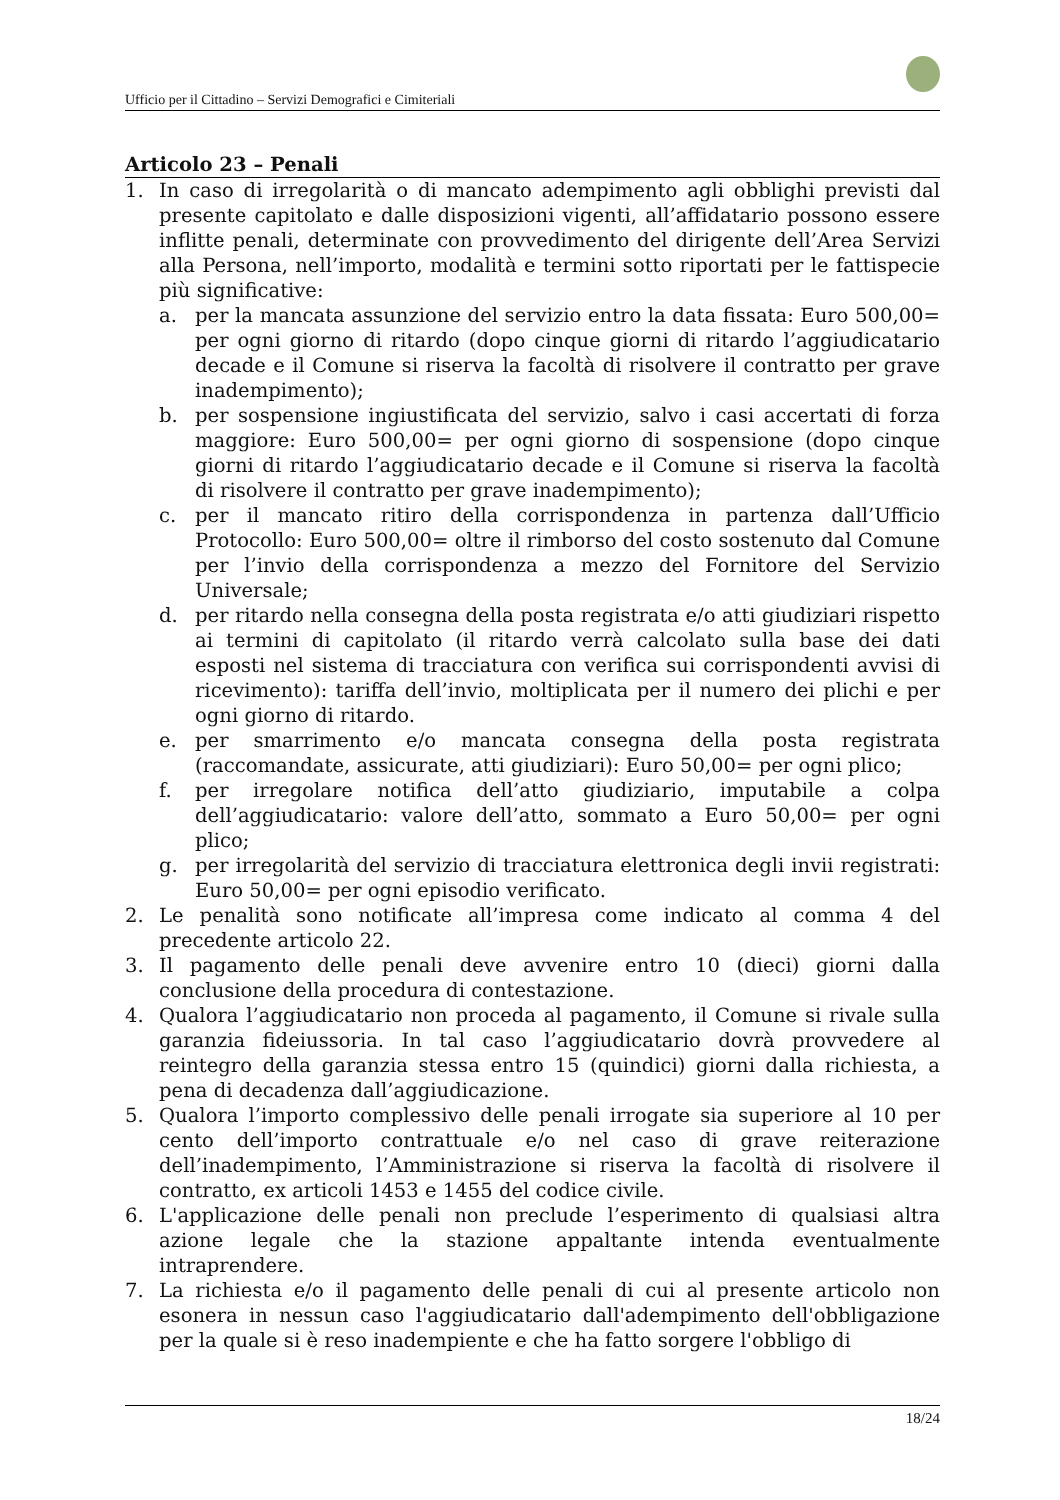Ufficio per il Cittadino – Servizi Demografici e Cimiteriali
Articolo 23 – Penali
1. In caso di irregolarità o di mancato adempimento agli obblighi previsti dal presente capitolato e dalle disposizioni vigenti, all’affidatario possono essere inflitte penali, determinate con provvedimento del dirigente dell’Area Servizi alla Persona, nell’importo, modalità e termini sotto riportati per le fattispecie più significative:
a. per la mancata assunzione del servizio entro la data fissata: Euro 500,00= per ogni giorno di ritardo (dopo cinque giorni di ritardo l’aggiudicatario decade e il Comune si riserva la facoltà di risolvere il contratto per grave inadempimento);
b. per sospensione ingiustificata del servizio, salvo i casi accertati di forza maggiore: Euro 500,00= per ogni giorno di sospensione (dopo cinque giorni di ritardo l’aggiudicatario decade e il Comune si riserva la facoltà di risolvere il contratto per grave inadempimento);
c. per il mancato ritiro della corrispondenza in partenza dall’Ufficio Protocollo: Euro 500,00= oltre il rimborso del costo sostenuto dal Comune per l’invio della corrispondenza a mezzo del Fornitore del Servizio Universale;
d. per ritardo nella consegna della posta registrata e/o atti giudiziari rispetto ai termini di capitolato (il ritardo verrà calcolato sulla base dei dati esposti nel sistema di tracciatura con verifica sui corrispondenti avvisi di ricevimento): tariffa dell’invio, moltiplicata per il numero dei plichi e per ogni giorno di ritardo.
e. per smarrimento e/o mancata consegna della posta registrata (raccomandate, assicurate, atti giudiziari): Euro 50,00= per ogni plico;
f. per irregolare notifica dell’atto giudiziario, imputabile a colpa dell’aggiudicatario: valore dell’atto, sommato a Euro 50,00= per ogni plico;
g. per irregolarità del servizio di tracciatura elettronica degli invii registrati: Euro 50,00= per ogni episodio verificato.
2. Le penalità sono notificate all’impresa come indicato al comma 4 del precedente articolo 22.
3. Il pagamento delle penali deve avvenire entro 10 (dieci) giorni dalla conclusione della procedura di contestazione.
4. Qualora l’aggiudicatario non proceda al pagamento, il Comune si rivale sulla garanzia fideiussoria. In tal caso l’aggiudicatario dovrà provvedere al reintegro della garanzia stessa entro 15 (quindici) giorni dalla richiesta, a pena di decadenza dall’aggiudicazione.
5. Qualora l’importo complessivo delle penali irrogate sia superiore al 10 per cento dell’importo contrattuale e/o nel caso di grave reiterazione dell’inadempimento, l’Amministrazione si riserva la facoltà di risolvere il contratto, ex articoli 1453 e 1455 del codice civile.
6. L'applicazione delle penali non preclude l’esperimento di qualsiasi altra azione legale che la stazione appaltante intenda eventualmente intraprendere.
7. La richiesta e/o il pagamento delle penali di cui al presente articolo non esonera in nessun caso l'aggiudicatario dall'adempimento dell'obbligazione per la quale si è reso inadempiente e che ha fatto sorgere l'obbligo di
18/24